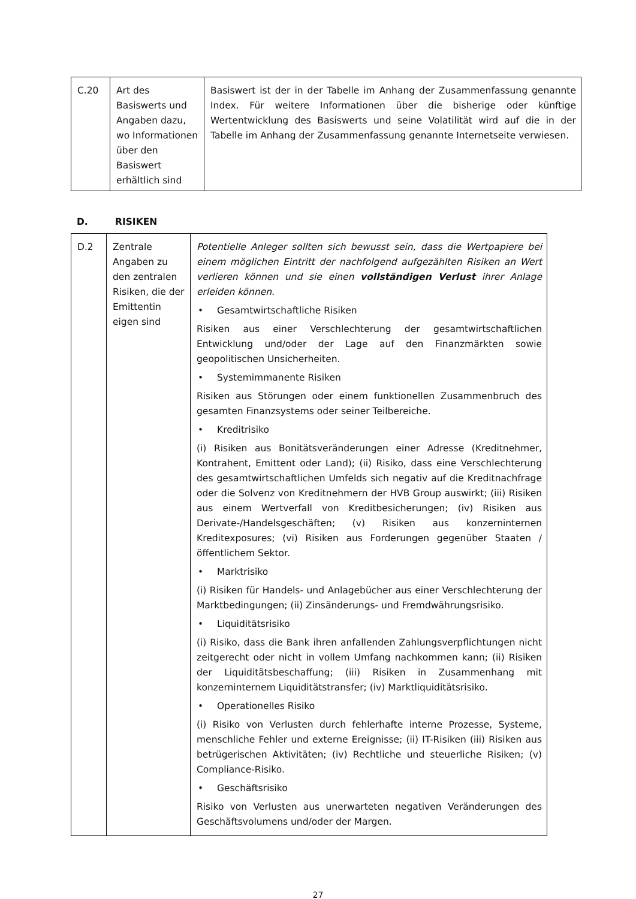| C.20 | Art des Basiswerts und Angaben dazu, wo Informationen über den Basiswert erhältlich sind | Basiswert ist der in der Tabelle im Anhang der Zusammenfassung genannte Index. Für weitere Informationen über die bisherige oder künftige Wertentwicklung des Basiswerts und seine Volatilität wird auf die in der Tabelle im Anhang der Zusammenfassung genannte Internetseite verwiesen. |
D. RISIKEN
| D.2 | Zentrale Angaben zu den zentralen Risiken, die der Emittentin eigen sind | Potentielle Anleger sollten sich bewusst sein, dass die Wertpapiere bei einem möglichen Eintritt der nachfolgend aufgezählten Risiken an Wert verlieren können und sie einen vollständigen Verlust ihrer Anlage erleiden können. • Gesamtwirtschaftliche Risiken Risiken aus einer Verschlechterung der gesamtwirtschaftlichen Entwicklung und/oder der Lage auf den Finanzmärkten sowie geopolitischen Unsicherheiten. • Systemimmanente Risiken Risiken aus Störungen oder einem funktionellen Zusammenbruch des gesamten Finanzsystems oder seiner Teilbereiche. • Kreditrisiko (i) Risiken aus Bonitätsveränderungen einer Adresse (Kreditnehmer, Kontrahent, Emittent oder Land); (ii) Risiko, dass eine Verschlechterung des gesamtwirtschaftlichen Umfelds sich negativ auf die Kreditnachfrage oder die Solvenz von Kreditnehmern der HVB Group auswirkt; (iii) Risiken aus einem Wertverfall von Kreditbesicherungen; (iv) Risiken aus Derivate-/Handelsgeschäften; (v) Risiken aus konzerninternen Kreditexposures; (vi) Risiken aus Forderungen gegenüber Staaten / öffentlichem Sektor. • Marktrisiko (i) Risiken für Handels- und Anlagebücher aus einer Verschlechterung der Marktbedingungen; (ii) Zinsänderungs- und Fremdwährungsrisiko. • Liquiditätsrisiko (i) Risiko, dass die Bank ihren anfallenden Zahlungsverpflichtungen nicht zeitgerecht oder nicht in vollem Umfang nachkommen kann; (ii) Risiken der Liquiditätsbeschaffung; (iii) Risiken in Zusammenhang mit konzerninternem Liquiditätstransfer; (iv) Marktliquiditätsrisiko. • Operationelles Risiko (i) Risiko von Verlusten durch fehlerhafte interne Prozesse, Systeme, menschliche Fehler und externe Ereignisse; (ii) IT-Risiken (iii) Risiken aus betrügerischen Aktivitäten; (iv) Rechtliche und steuerliche Risiken; (v) Compliance-Risiko. • Geschäftsrisiko Risiko von Verlusten aus unerwarteten negativen Veränderungen des Geschäftsvolumens und/oder der Margen. |
27